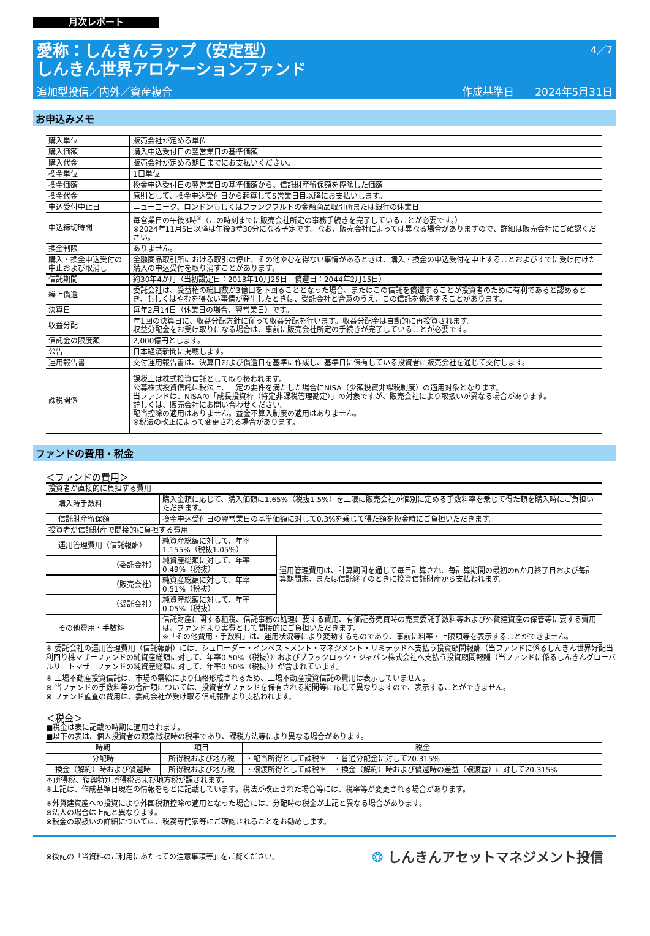月次レポート
4／7
愛称：しんきんラップ（安定型）
しんきん世界アロケーションファンド
追加型投信／内外／資産複合 作成基準日　　2024年5月31日
お申込みメモ
| 購入単位 | 販売会社が定める単位 |
| 購入価額 | 購入申込受付日の翌営業日の基準価額 |
| 購入代金 | 販売会社が定める期日までにお支払いください。 |
| 換金単位 | 1口単位 |
| 換金価額 | 換金申込受付日の翌営業日の基準価額から、信託財産留保額を控除した価額 |
| 換金代金 | 原則として、換金申込受付日から起算して5営業日目以降にお支払いします。 |
| 申込受付中止日 | ニューヨーク、ロンドンもしくはフランクフルトの金融商品取引所または銀行の休業日 |
| 申込締切時間 | 毎営業日の午後3時<sup>※</sup>（この時刻までに販売会社所定の事務手続きを完了していることが必要です。） ※2024年11月5日以降は午後3時30分になる予定です。なお、販売会社によっては異なる場合がありますので、詳細は販売会社にご確認ください。 |
| 換金制限 | ありません。 |
| 購入・換金申込受付の中止および取消し | 金融商品取引所における取引の停止、その他やむを得ない事情があるときは、購入・換金の申込受付を中止することおよびすでに受け付けた購入の申込受付を取り消すことがあります。 |
| 信託期間 | 約30年4か月（当初設定日：2013年10月25日 償還日：2044年2月15日） |
| 繰上償還 | 委託会社は、受益権の総口数が3億口を下回ることとなった場合、またはこの信託を償還することが投資者のために有利であると認めるとき、もしくはやむを得ない事情が発生したときは、受託会社と合意のうえ、この信託を償還することがあります。 |
| 決算日 | 毎年2月14日（休業日の場合、翌営業日）です。 |
| 収益分配 | 年1回の決算日に、収益分配方針に従って収益分配を行います。収益分配金は自動的に再投資されます。 収益分配金をお受け取りになる場合は、事前に販売会社所定の手続きが完了していることが必要です。 |
| 信託金の限度額 | 2,000億円とします。 |
| 公告 | 日本経済新聞に掲載します。 |
| 運用報告書 | 交付運用報告書は、決算日および償還日を基準に作成し、基準日に保有している投資者に販売会社を通じて交付します。 |
| 課税関係 | 課税上は株式投資信託として取り扱われます。 公募株式投資信託は税法上、一定の要件を満たした場合にNISA（少額投資非課税制度）の適用対象となります。 当ファンドは、NISAの「成長投資枠（特定非課税管理勘定）」の対象ですが、販売会社により取扱いが異なる場合があります。 詳しくは、販売会社にお問い合わせください。 配当控除の適用はありません。益金不算入制度の適用はありません。 ※税法の改正によって変更される場合があります。 |
ファンドの費用・税金
＜ファンドの費用＞
| 投資者が直接的に負担する費用 | | | |
| | 購入時手数料 | 購入金額に応じて、購入価額に1.65%（税抜1.5%）を上限に販売会社が個別に定める手数料率を乗じて得た額を購入時にご負担いただきます。 | |
| | 信託財産留保額 | 換金申込受付日の翌営業日の基準価額に対して0.3%を乗じて得た額を換金時にご負担いただきます。 | |
| 投資者が信託財産で間接的に負担する費用 | | | |
| | 運用管理費用（信託報酬） | 純資産総額に対して、年率1.155%（税抜1.05%） | 運用管理費用は、計算期間を通じて毎日計算され、毎計算期間の最初の6か月終了日および毎計算期間末、または信託終了のときに投資信託財産から支払われます。 |
| | （委託会社） | 純資産総額に対して、年率0.49%（税抜） | |
| | （販売会社） | 純資産総額に対して、年率0.51%（税抜） | |
| | （受託会社） | 純資産総額に対して、年率0.05%（税抜） | |
| | その他費用・手数料 | 信託財産に関する租税、信託事務の処理に要する費用、有価証券売買時の売買委託手数料等および外貨建資産の保管等に要する費用は、ファンドより実費として間接的にご負担いただきます。 ※「その他費用・手数料」は、運用状況等により変動するものであり、事前に料率・上限額等を表示することができません。 | |
※ 委託会社の運用管理費用（信託報酬）には、シュローダー・インベストメント・マネジメント・リミテッドへ支払う投資顧問報酬（当ファンドに係るしんきん世界好配当利回り株マザーファンドの純資産総額に対して、年率0.50%（税抜））およびブラックロック・ジャパン株式会社へ支払う投資顧問報酬（当ファンドに係るしんきんグローバルリートマザーファンドの純資産総額に対して、年率0.50%（税抜））が含まれています。
※ 上場不動産投資信託は、市場の需給により価格形成されるため、上場不動産投資信託の費用は表示していません。
※ 当ファンドの手数料等の合計額については、投資者がファンドを保有される期間等に応じて異なりますので、表示することができません。
※ ファンド監査の費用は、委託会社が受け取る信託報酬より支払われます。
＜税金＞
■税金は表に記載の時期に適用されます。
■以下の表は、個人投資者の源泉徴収時の税率であり、課税方法等により異なる場合があります。
| 時期 | 項目 | 税金 |
| --- | --- | --- |
| 分配時 | 所得税および地方税 | ・配当所得として課税＊ ・普通分配金に対して20.315% |
| 換金（解約）時および償還時 | 所得税および地方税 | ・譲渡所得として課税＊ ・換金（解約）時および償還時の差益（譲渡益）に対して20.315% |
＊所得税、復興特別所得税および地方税が課されます。
※上記は、作成基準日現在の情報をもとに記載しています。税法が改正された場合等には、税率等が変更される場合があります。
※外貨建資産への投資により外国税額控除の適用となった場合には、分配時の税金が上記と異なる場合があります。
※法人の場合は上記と異なります。
※税金の取扱いの詳細については、税務専門家等にご確認されることをお勧めします。
※後記の「当資料のご利用にあたっての注意事項等」をご覧ください。 ❂ しんきんアセットマネジメント投信